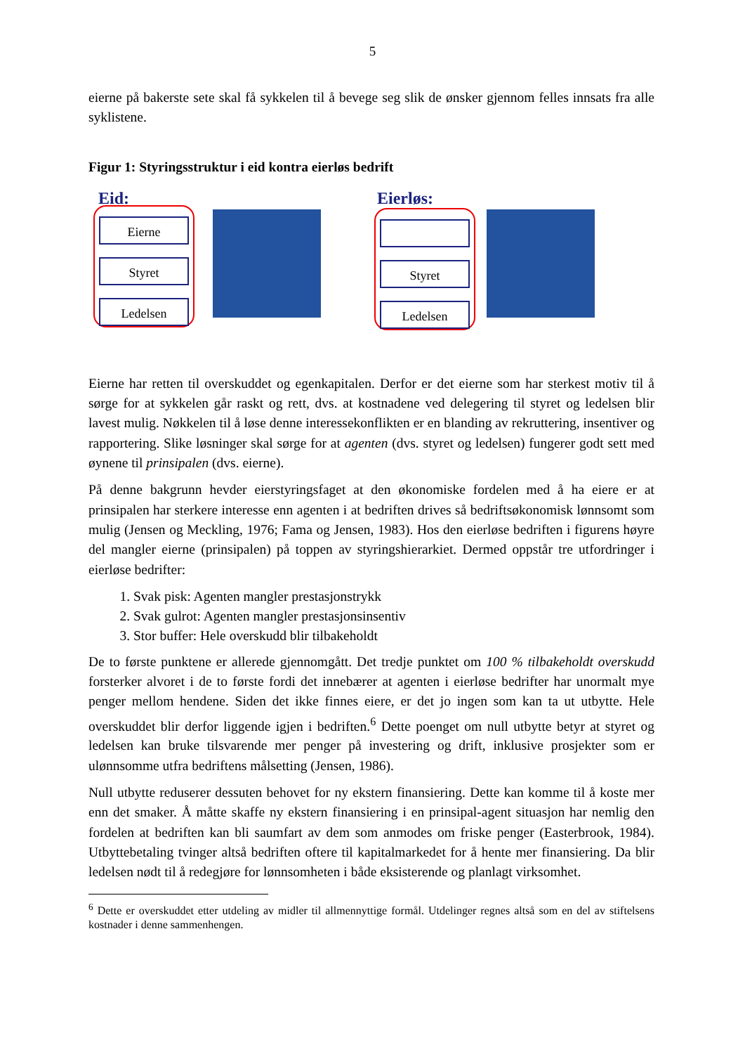5
eierne på bakerste sete skal få sykkelen til å bevege seg slik de ønsker gjennom felles innsats fra alle syklistene.
Figur 1: Styringsstruktur i eid kontra eierløs bedrift
Eid:
Eierne
Styret
Ledelsen
Eierløs:
Styret
Ledelsen
Eierne har retten til overskuddet og egenkapitalen. Derfor er det eierne som har sterkest motiv til å sørge for at sykkelen går raskt og rett, dvs. at kostnadene ved delegering til styret og ledelsen blir lavest mulig. Nøkkelen til å løse denne interessekonflikten er en blanding av rekruttering, insentiver og rapportering. Slike løsninger skal sørge for at agenten (dvs. styret og ledelsen) fungerer godt sett med øynene til prinsipalen (dvs. eierne).
På denne bakgrunn hevder eierstyringsfaget at den økonomiske fordelen med å ha eiere er at prinsipalen har sterkere interesse enn agenten i at bedriften drives så bedriftsøkonomisk lønnsomt som mulig (Jensen og Meckling, 1976; Fama og Jensen, 1983). Hos den eierløse bedriften i figurens høyre del mangler eierne (prinsipalen) på toppen av styringshierarkiet. Dermed oppstår tre utfordringer i eierløse bedrifter:
1. Svak pisk: Agenten mangler prestasjonstrykk
2. Svak gulrot: Agenten mangler prestasjonsinsentiv
3. Stor buffer: Hele overskudd blir tilbakeholdt
De to første punktene er allerede gjennomgått. Det tredje punktet om 100 % tilbakeholdt overskudd forsterker alvoret i de to første fordi det innebærer at agenten i eierløse bedrifter har unormalt mye penger mellom hendene. Siden det ikke finnes eiere, er det jo ingen som kan ta ut utbytte. Hele overskuddet blir derfor liggende igjen i bedriften.<sup>6</sup> Dette poenget om null utbytte betyr at styret og ledelsen kan bruke tilsvarende mer penger på investering og drift, inklusive prosjekter som er ulønnsomme utfra bedriftens målsetting (Jensen, 1986).
Null utbytte reduserer dessuten behovet for ny ekstern finansiering. Dette kan komme til å koste mer enn det smaker. Å måtte skaffe ny ekstern finansiering i en prinsipal-agent situasjon har nemlig den fordelen at bedriften kan bli saumfart av dem som anmodes om friske penger (Easterbrook, 1984). Utbyttebetaling tvinger altså bedriften oftere til kapitalmarkedet for å hente mer finansiering. Da blir ledelsen nødt til å redegjøre for lønnsomheten i både eksisterende og planlagt virksomhet.
<sup>6</sup> Dette er overskuddet etter utdeling av midler til allmennyttige formål. Utdelinger regnes altså som en del av stiftelsens kostnader i denne sammenhengen.